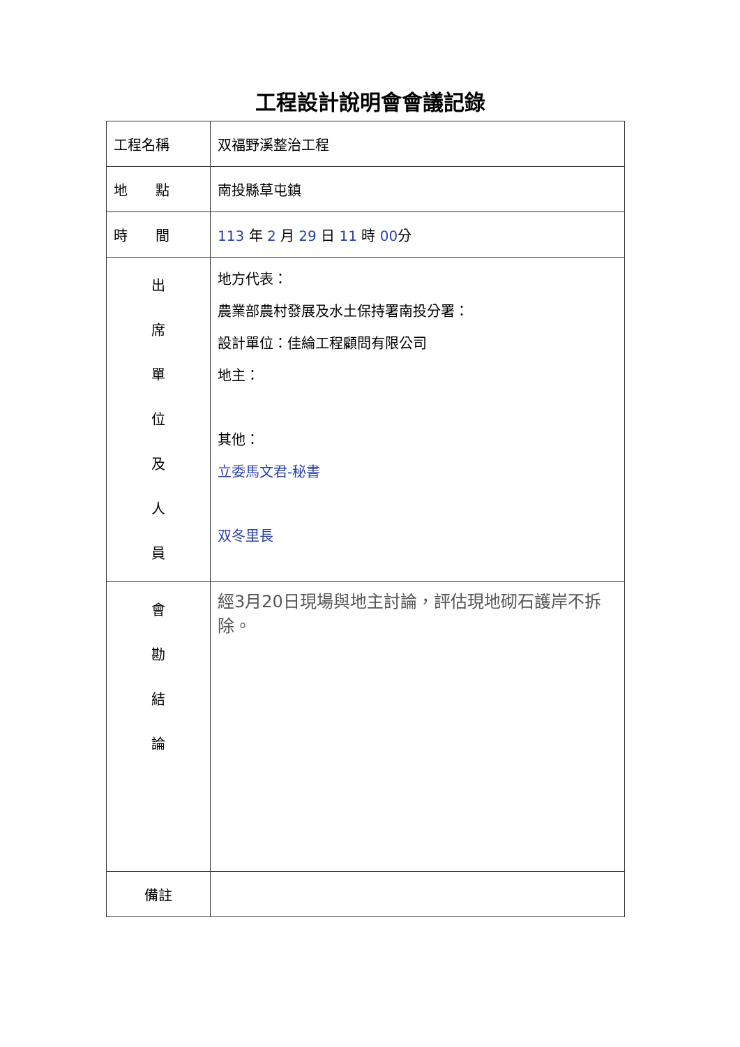工程設計說明會會議記錄
| 工程名稱 | 双福野溪整治工程 |
| 地 點 | 南投縣草屯鎮 |
| 時 間 | 113 年 2 月 29 日 11 時 00 分 |
| 出 席 單 位 及 人 員 | 地方代表： 農業部農村發展及水土保持署南投分署： 設計單位：佳綸工程顧問有限公司 地主： 其他： 立委馬文君-秘書 双冬里長 |
| 會 勘 結 論 | 經3月20日現場與地主討論，評估現地砌石護岸不拆除。 |
| 備註 | |